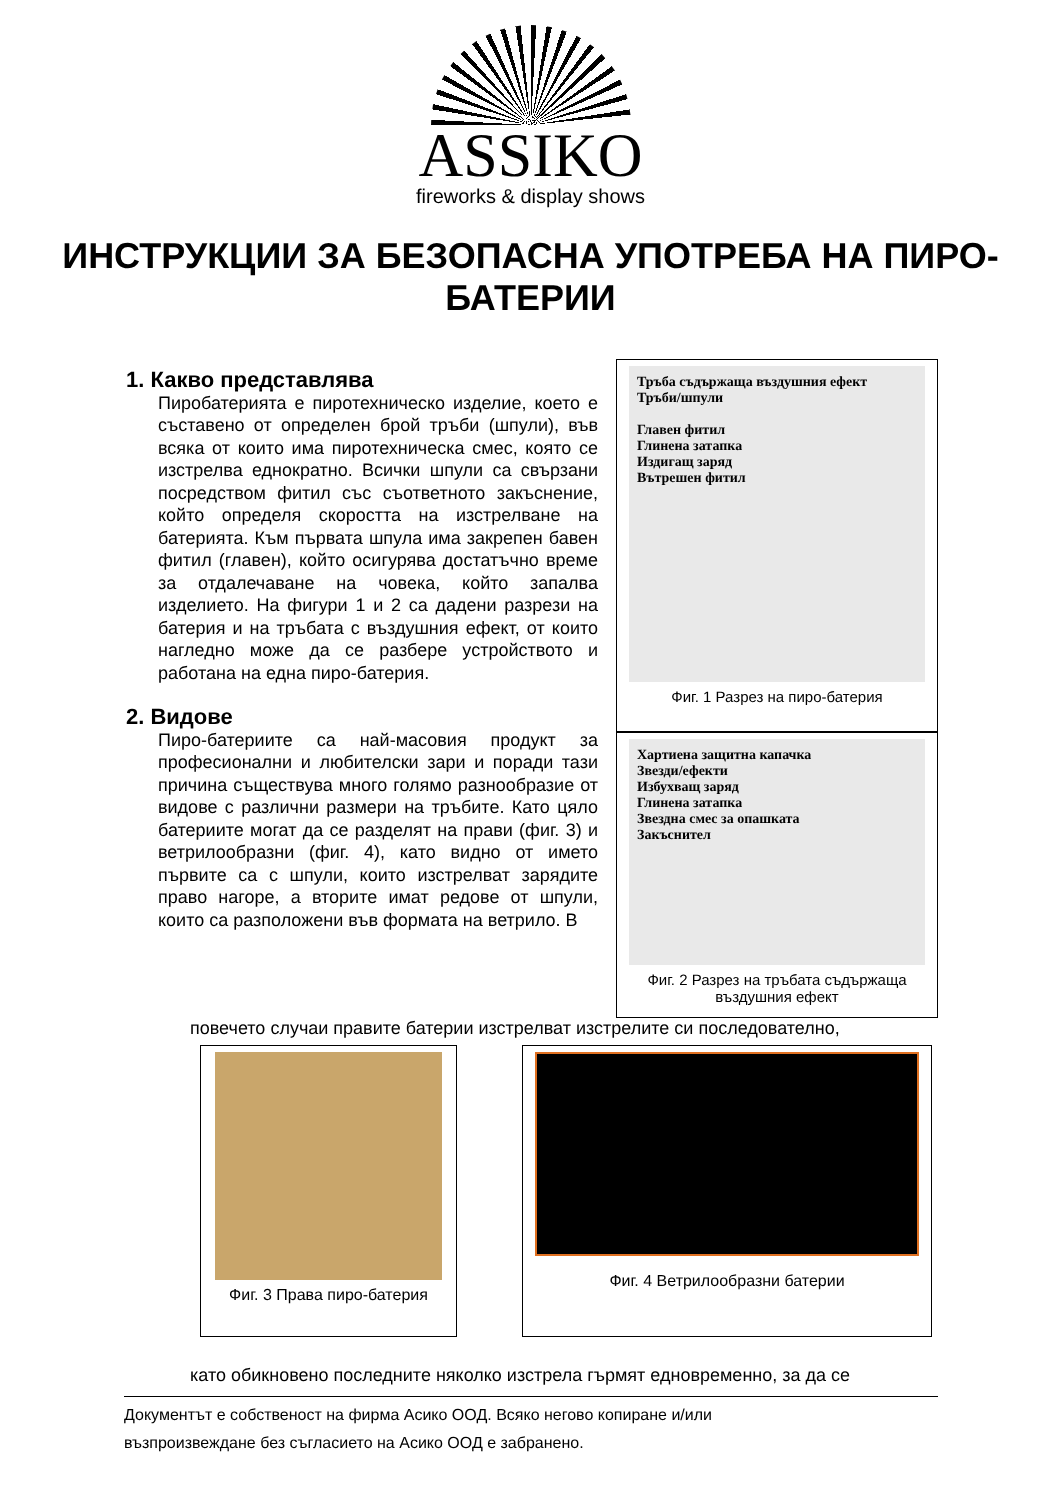ASSIKO
fireworks & display shows
ИНСТРУКЦИИ ЗА БЕЗОПАСНА УПОТРЕБА НА ПИРО-БАТЕРИИ
1. Какво представлява
Пиробатерията е пиротехническо изделие, което е съставено от определен брой тръби (шпули), във всяка от които има пиротехническа смес, която се изстрелва еднократно. Всички шпули са свързани посредством фитил със съответното закъснение, който определя скоростта на изстрелване на батерията. Към първата шпула има закрепен бавен фитил (главен), който осигурява достатъчно време за отдалечаване на човека, който запалва изделието. На фигури 1 и 2 са дадени разрези на батерия и на тръбата с въздушния ефект, от които нагледно може да се разбере устройството и работана на една пиро-батерия.
2. Видове
Пиро-батериите са най-масовия продукт за професионални и любителски зари и поради тази причина съществува много голямо разнообразие от видове с различни размери на тръбите. Като цяло батериите могат да се разделят на прави (фиг. 3) и ветрилообразни (фиг. 4), като видно от името първите са с шпули, които изстрелват зарядите право нагоре, а вторите имат редове от шпули, които са разположени във формата на ветрило. В
Тръба съдържаща въздушния ефект
Тръби/шпули
Главен фитил
Глинена затапка
Издигащ заряд
Вътрешен фитил
Фиг. 1 Разрез на пиро-батерия
Хартиена защитна капачка
Звезди/ефекти
Избухващ заряд
Глинена затапка
Звездна смес за опашката
Закъснител
Фиг. 2 Разрез на тръбата съдържаща въздушния ефект
повечето случаи правите батерии изстрелват изстрелите си последователно,
Фиг. 3 Права пиро-батерия
Фиг. 4 Ветрилообразни батерии
като обикновено последните няколко изстрела гърмят едновременно, за да се
Документът е собственост на фирма Асико ООД. Всяко негово копиране и/или
възпроизвеждане без съгласието на Асико ООД е забранено.